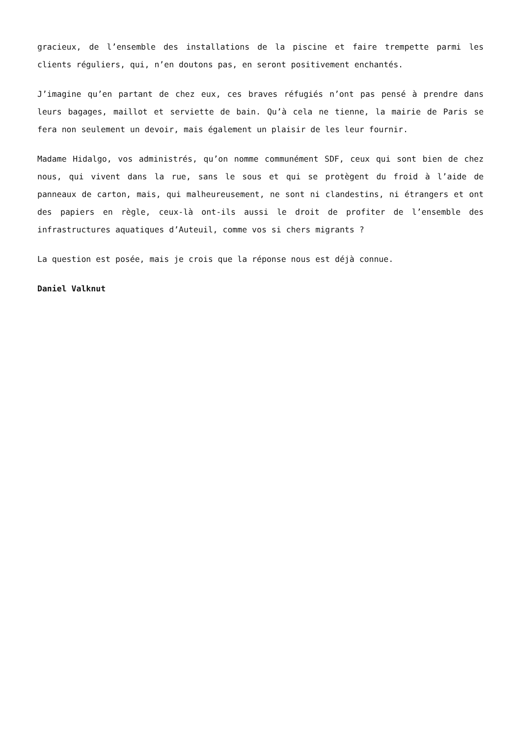gracieux, de l’ensemble des installations de la piscine et faire trempette parmi les clients réguliers, qui, n’en doutons pas, en seront positivement enchantés.
J’imagine qu’en partant de chez eux, ces braves réfugiés n’ont pas pensé à prendre dans leurs bagages, maillot et serviette de bain. Qu’à cela ne tienne, la mairie de Paris se fera non seulement un devoir, mais également un plaisir de les leur fournir.
Madame Hidalgo, vos administrés, qu’on nomme communément SDF, ceux qui sont bien de chez nous, qui vivent dans la rue, sans le sous et qui se protègent du froid à l’aide de panneaux de carton, mais, qui malheureusement, ne sont ni clandestins, ni étrangers et ont des papiers en règle, ceux-là ont-ils aussi le droit de profiter de l’ensemble des infrastructures aquatiques d’Auteuil, comme vos si chers migrants ?
La question est posée, mais je crois que la réponse nous est déjà connue.
Daniel Valknut